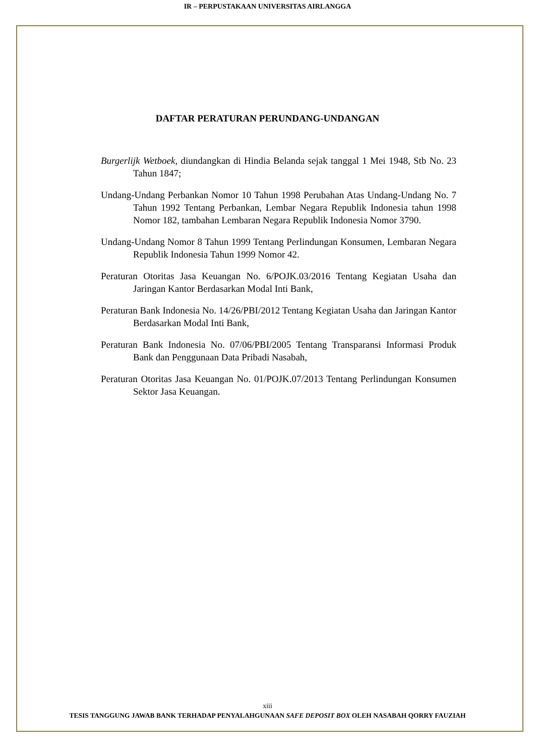IR – PERPUSTAKAAN UNIVERSITAS AIRLANGGA
DAFTAR PERATURAN PERUNDANG-UNDANGAN
Burgerlijk Wetboek, diundangkan di Hindia Belanda sejak tanggal 1 Mei 1948, Stb No. 23 Tahun 1847;
Undang-Undang Perbankan Nomor 10 Tahun 1998 Perubahan Atas Undang-Undang No. 7 Tahun 1992 Tentang Perbankan, Lembar Negara Republik Indonesia tahun 1998 Nomor 182, tambahan Lembaran Negara Republik Indonesia Nomor 3790.
Undang-Undang Nomor 8 Tahun 1999 Tentang Perlindungan Konsumen, Lembaran Negara Republik Indonesia Tahun 1999 Nomor 42.
Peraturan Otoritas Jasa Keuangan No. 6/POJK.03/2016 Tentang Kegiatan Usaha dan Jaringan Kantor Berdasarkan Modal Inti Bank,
Peraturan Bank Indonesia No. 14/26/PBI/2012 Tentang Kegiatan Usaha dan Jaringan Kantor Berdasarkan Modal Inti Bank,
Peraturan Bank Indonesia No. 07/06/PBI/2005 Tentang Transparansi Informasi Produk Bank dan Penggunaan Data Pribadi Nasabah,
Peraturan Otoritas Jasa Keuangan No. 01/POJK.07/2013 Tentang Perlindungan Konsumen Sektor Jasa Keuangan.
xiii
TESIS TANGGUNG JAWAB BANK TERHADAP PENYALAHGUNAAN SAFE DEPOSIT BOX OLEH NASABAH QORRY FAUZIAH